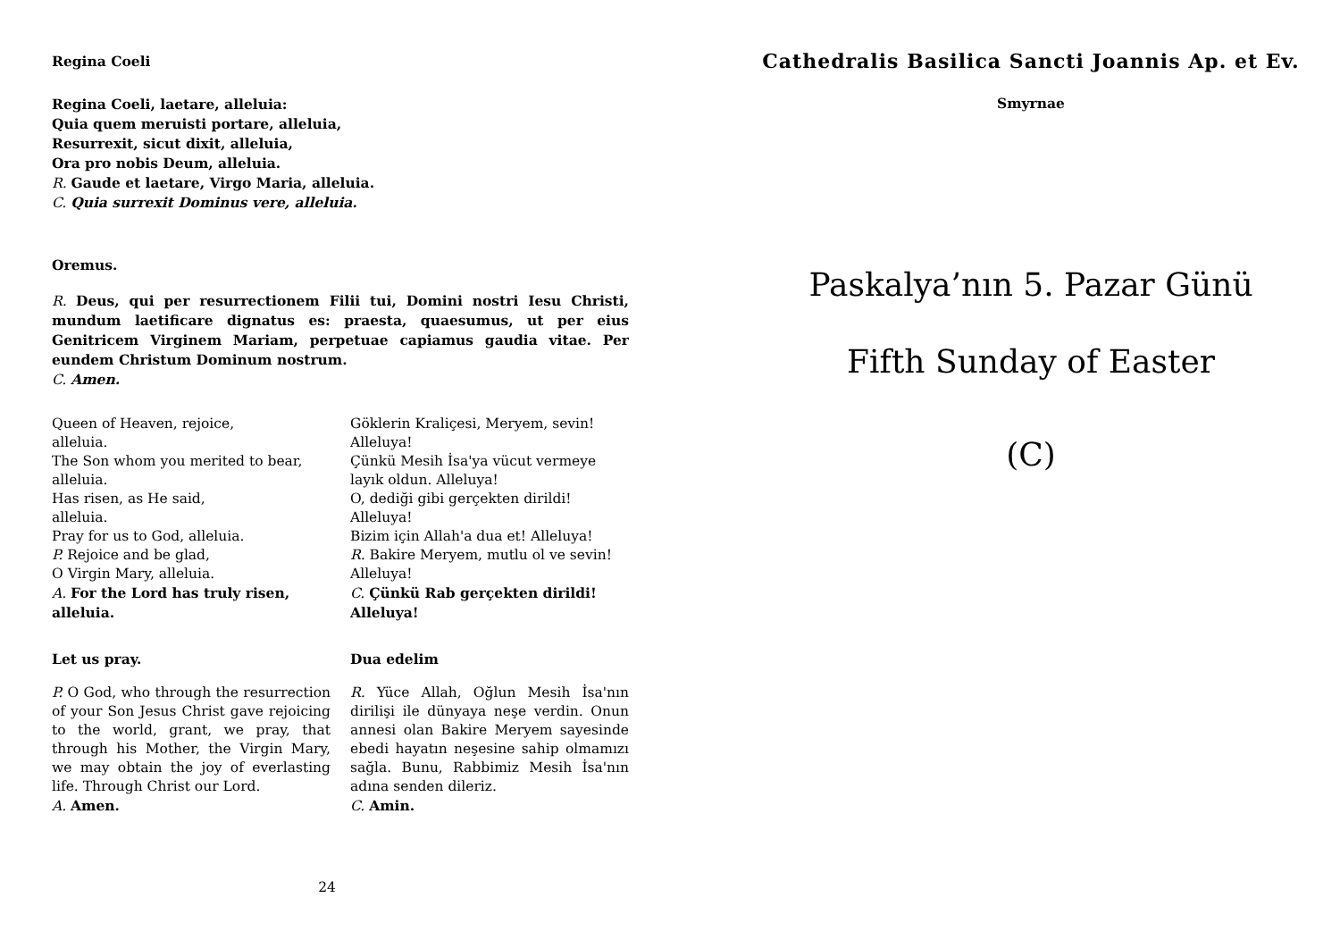Regina Coeli
Regina Coeli, laetare, alleluia:
Quia quem meruisti portare, alleluia,
Resurrexit, sicut dixit, alleluia,
Ora pro nobis Deum, alleluia.
R. Gaude et laetare, Virgo Maria, alleluia.
C. Quia surrexit Dominus vere, alleluia.
Oremus.
R. Deus, qui per resurrectionem Filii tui, Domini nostri Iesu Christi, mundum laetificare dignatus es: praesta, quaesumus, ut per eius Genitricem Virginem Mariam, perpetuae capiamus gaudia vitae. Per eundem Christum Dominum nostrum.
C. Amen.
Queen of Heaven, rejoice,
alleluia.
The Son whom you merited to bear,
alleluia.
Has risen, as He said,
alleluia.
Pray for us to God, alleluia.
P. Rejoice and be glad,
O Virgin Mary, alleluia.
A. For the Lord has truly risen, alleluia.
Göklerin Kraliçesi, Meryem, sevin!
Alleluya!
Çünkü Mesih İsa'ya vücut vermeye layık oldun. Alleluya!
O, dediği gibi gerçekten dirildi!
Alleluya!
Bizim için Allah'a dua et! Alleluya!
R. Bakire Meryem, mutlu ol ve sevin!
Alleluya!
C. Çünkü Rab gerçekten dirildi! Alleluya!
Let us pray.
P. O God, who through the resurrection of your Son Jesus Christ gave rejoicing to the world, grant, we pray, that through his Mother, the Virgin Mary, we may obtain the joy of everlasting life. Through Christ our Lord.
A. Amen.
Dua edelim
R. Yüce Allah, Oğlun Mesih İsa'nın dirilişi ile dünyaya neşe verdin. Onun annesi olan Bakire Meryem sayesinde ebedi hayatın neşesine sahip olmamızı sağla. Bunu, Rabbimiz Mesih İsa'nın adına senden dileriz.
C. Amin.
24
Cathedralis Basilica Sancti Joannis Ap. et Ev.
Smyrnae
Paskalya’nın 5. Pazar Günü
Fifth Sunday of Easter
(C)